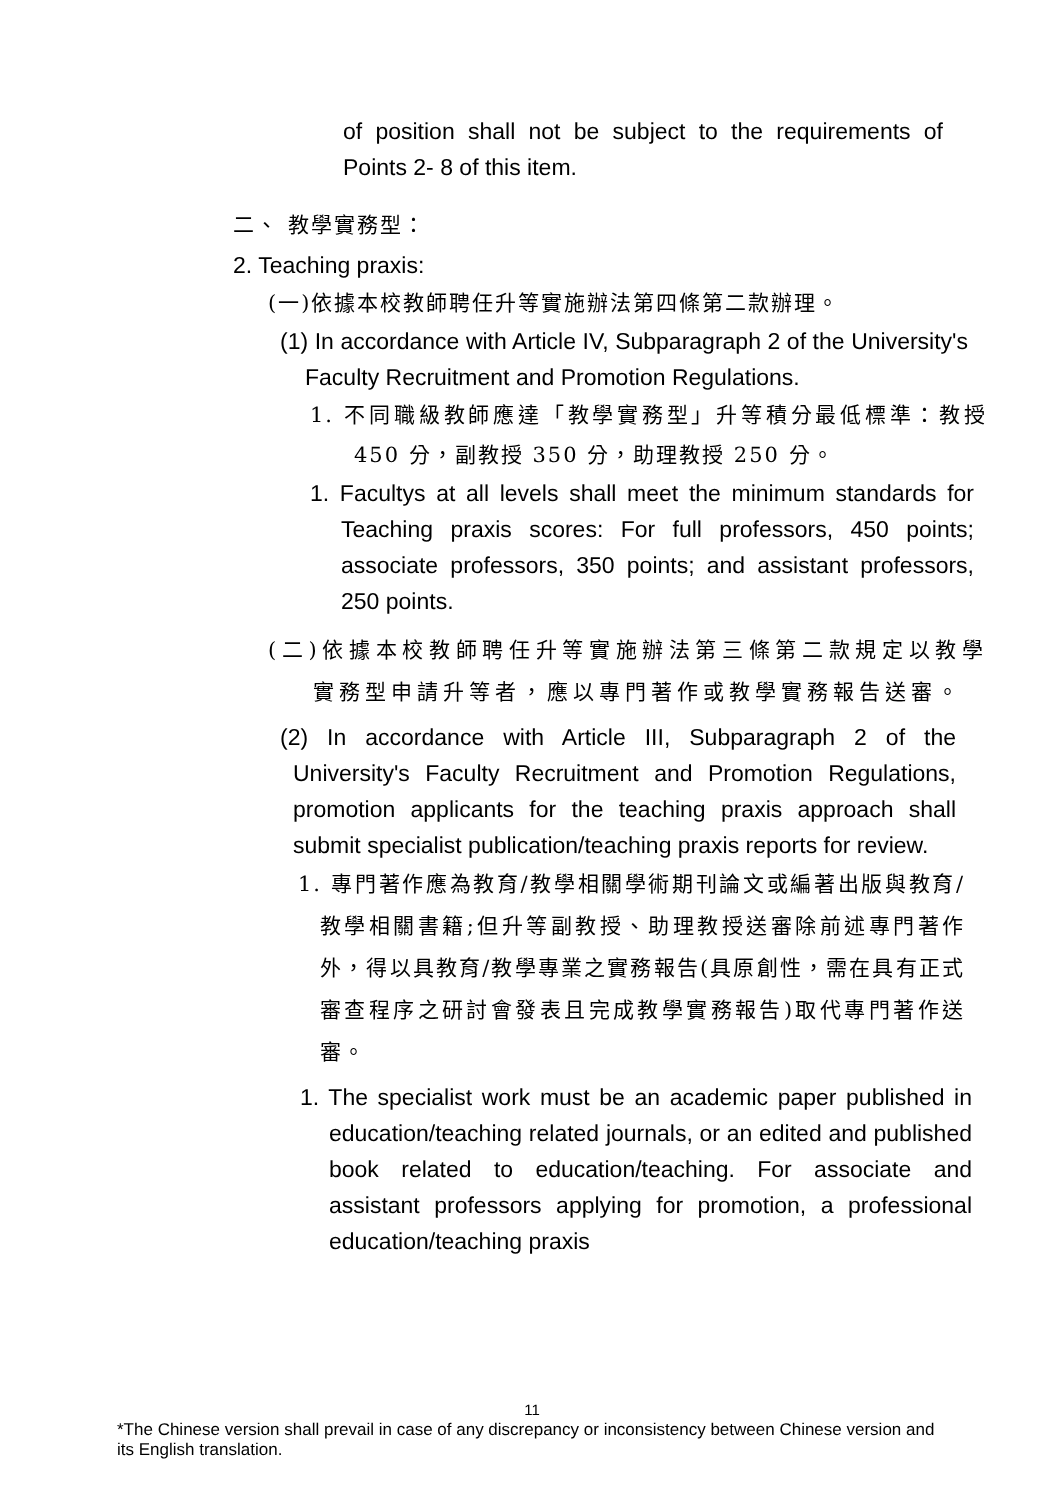of position shall not be subject to the requirements of Points 2- 8 of this item.
二、 教學實務型：
2. Teaching praxis:
(一)依據本校教師聘任升等實施辦法第四條第二款辦理。
(1) In accordance with Article IV, Subparagraph 2 of the University's Faculty Recruitment and Promotion Regulations.
1. 不同職級教師應達「教學實務型」升等積分最低標準：教授 450 分，副教授 350 分，助理教授 250 分。
1. Facultys at all levels shall meet the minimum standards for Teaching praxis scores: For full professors, 450 points; associate professors, 350 points; and assistant professors, 250 points.
(二)依據本校教師聘任升等實施辦法第三條第二款規定以教學實務型申請升等者，應以專門著作或教學實務報告送審。
(2) In accordance with Article III, Subparagraph 2 of the University's Faculty Recruitment and Promotion Regulations, promotion applicants for the teaching praxis approach shall submit specialist publication/teaching praxis reports for review.
1. 專門著作應為教育/教學相關學術期刊論文或編著出版與教育/教學相關書籍;但升等副教授、助理教授送審除前述專門著作外，得以具教育/教學專業之實務報告(具原創性，需在具有正式審查程序之研討會發表且完成教學實務報告)取代專門著作送審。
1. The specialist work must be an academic paper published in education/teaching related journals, or an edited and published book related to education/teaching. For associate and assistant professors applying for promotion, a professional education/teaching praxis
11
*The Chinese version shall prevail in case of any discrepancy or inconsistency between Chinese version and its English translation.